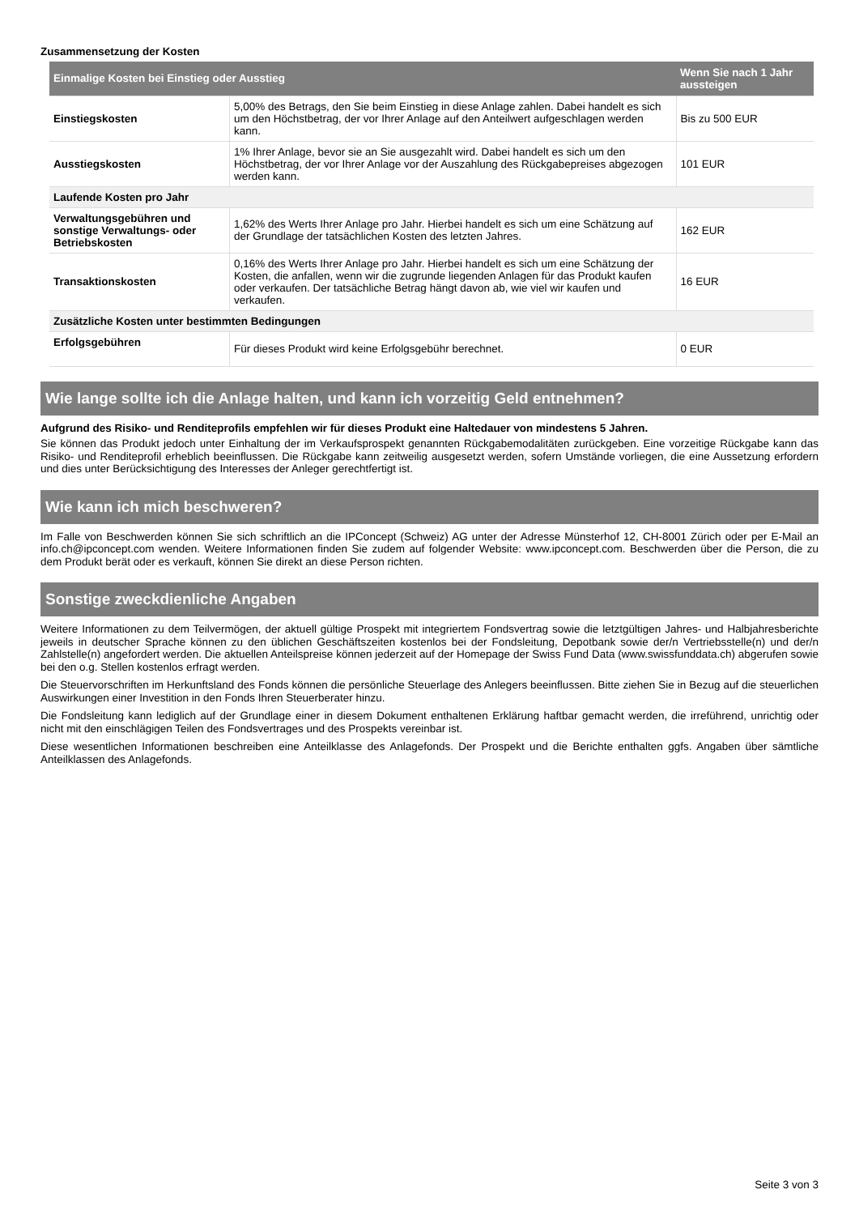Zusammensetzung der Kosten
| Einmalige Kosten bei Einstieg oder Ausstieg | | Wenn Sie nach 1 Jahr aussteigen |
| --- | --- | --- |
| Einstiegskosten | 5,00% des Betrags, den Sie beim Einstieg in diese Anlage zahlen. Dabei handelt es sich um den Höchstbetrag, der vor Ihrer Anlage auf den Anteilwert aufgeschlagen werden kann. | Bis zu 500 EUR |
| Ausstiegskosten | 1% Ihrer Anlage, bevor sie an Sie ausgezahlt wird. Dabei handelt es sich um den Höchstbetrag, der vor Ihrer Anlage vor der Auszahlung des Rückgabepreises abgezogen werden kann. | 101 EUR |
| Laufende Kosten pro Jahr | | |
| Verwaltungsgebühren und sonstige Verwaltungs- oder Betriebskosten | 1,62% des Werts Ihrer Anlage pro Jahr. Hierbei handelt es sich um eine Schätzung auf der Grundlage der tatsächlichen Kosten des letzten Jahres. | 162 EUR |
| Transaktionskosten | 0,16% des Werts Ihrer Anlage pro Jahr. Hierbei handelt es sich um eine Schätzung der Kosten, die anfallen, wenn wir die zugrunde liegenden Anlagen für das Produkt kaufen oder verkaufen. Der tatsächliche Betrag hängt davon ab, wie viel wir kaufen und verkaufen. | 16 EUR |
| Zusätzliche Kosten unter bestimmten Bedingungen | | |
| Erfolgsgebühren | Für dieses Produkt wird keine Erfolgsgebühr berechnet. | 0 EUR |
Wie lange sollte ich die Anlage halten, und kann ich vorzeitig Geld entnehmen?
Aufgrund des Risiko- und Renditeprofils empfehlen wir für dieses Produkt eine Haltedauer von mindestens 5 Jahren.
Sie können das Produkt jedoch unter Einhaltung der im Verkaufsprospekt genannten Rückgabemodalitäten zurückgeben. Eine vorzeitige Rückgabe kann das Risiko- und Renditeprofil erheblich beeinflussen. Die Rückgabe kann zeitweilig ausgesetzt werden, sofern Umstände vorliegen, die eine Aussetzung erfordern und dies unter Berücksichtigung des Interesses der Anleger gerechtfertigt ist.
Wie kann ich mich beschweren?
Im Falle von Beschwerden können Sie sich schriftlich an die IPConcept (Schweiz) AG unter der Adresse Münsterhof 12, CH-8001 Zürich oder per E-Mail an info.ch@ipconcept.com wenden. Weitere Informationen finden Sie zudem auf folgender Website: www.ipconcept.com. Beschwerden über die Person, die zu dem Produkt berät oder es verkauft, können Sie direkt an diese Person richten.
Sonstige zweckdienliche Angaben
Weitere Informationen zu dem Teilvermögen, der aktuell gültige Prospekt mit integriertem Fondsvertrag sowie die letztgültigen Jahres- und Halbjahresberichte jeweils in deutscher Sprache können zu den üblichen Geschäftszeiten kostenlos bei der Fondsleitung, Depotbank sowie der/n Vertriebsstelle(n) und der/n Zahlstelle(n) angefordert werden. Die aktuellen Anteilspreise können jederzeit auf der Homepage der Swiss Fund Data (www.swissfunddata.ch) abgerufen sowie bei den o.g. Stellen kostenlos erfragt werden.
Die Steuervorschriften im Herkunftsland des Fonds können die persönliche Steuerlage des Anlegers beeinflussen. Bitte ziehen Sie in Bezug auf die steuerlichen Auswirkungen einer Investition in den Fonds Ihren Steuerberater hinzu.
Die Fondsleitung kann lediglich auf der Grundlage einer in diesem Dokument enthaltenen Erklärung haftbar gemacht werden, die irreführend, unrichtig oder nicht mit den einschlägigen Teilen des Fondsvertrages und des Prospekts vereinbar ist.
Diese wesentlichen Informationen beschreiben eine Anteilklasse des Anlagefonds. Der Prospekt und die Berichte enthalten ggfs. Angaben über sämtliche Anteilklassen des Anlagefonds.
Seite 3 von 3